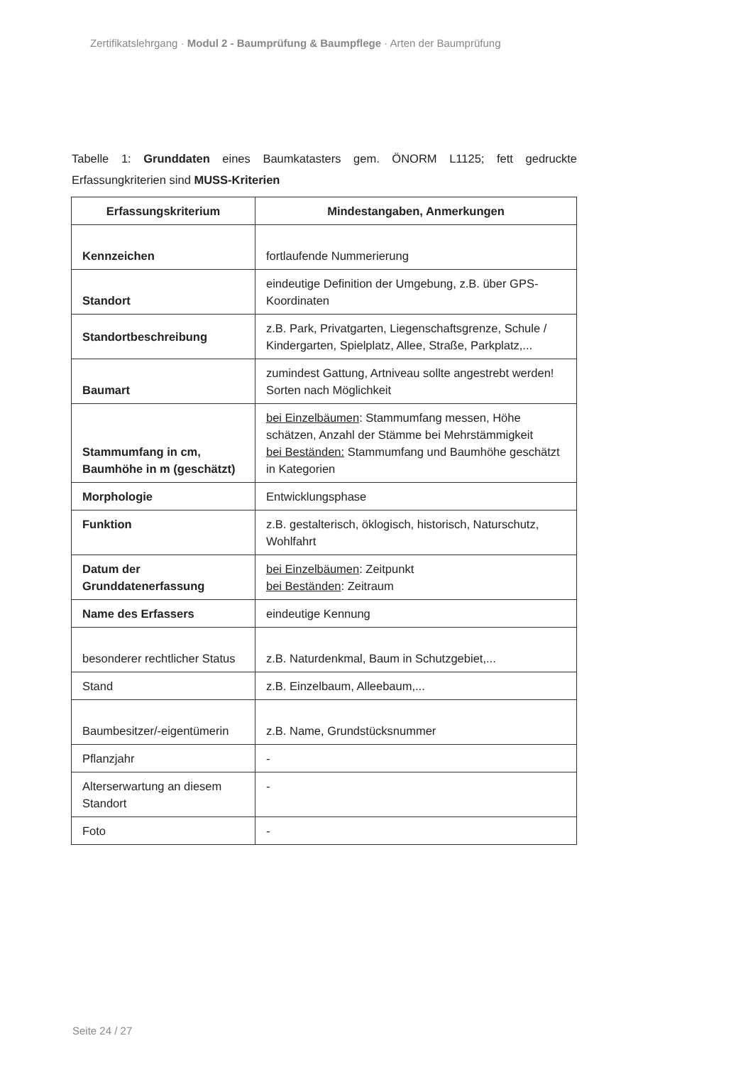Zertifikatslehrgang · Modul 2 - Baumprüfung & Baumpflege · Arten der Baumprüfung
Tabelle 1: Grunddaten eines Baumkatasters gem. ÖNORM L1125; fett gedruckte Erfassungkriterien sind MUSS-Kriterien
| Erfassungskriterium | Mindestangaben, Anmerkungen |
| --- | --- |
| Kennzeichen | fortlaufende Nummerierung |
| Standort | eindeutige Definition der Umgebung, z.B. über GPS-Koordinaten |
| Standortbeschreibung | z.B. Park, Privatgarten, Liegenschaftsgrenze, Schule / Kindergarten, Spielplatz, Allee, Straße, Parkplatz,... |
| Baumart | zumindest Gattung, Artniveau sollte angestrebt werden! Sorten nach Möglichkeit |
| Stammumfang in cm, Baumhöhe in m (geschätzt) | bei Einzelbäumen : Stammumfang messen, Höhe schätzen, Anzahl der Stämme bei Mehrstämmigkeit bei Beständen: Stammumfang und Baumhöhe geschätzt in Kategorien |
| Morphologie | Entwicklungsphase |
| Funktion | z.B. gestalterisch, öklogisch, historisch, Naturschutz, Wohlfahrt |
| Datum der Grunddatenerfassung | bei Einzelbäumen : Zeitpunkt bei Beständen : Zeitraum |
| Name des Erfassers | eindeutige Kennung |
| besonderer rechtlicher Status | z.B. Naturdenkmal, Baum in Schutzgebiet,... |
| Stand | z.B. Einzelbaum, Alleebaum,... |
| Baumbesitzer/-eigentümerin | z.B. Name, Grundstücksnummer |
| Pflanzjahr | - |
| Alterserwartung an diesem Standort | - |
| Foto | - |
Seite 24 / 27